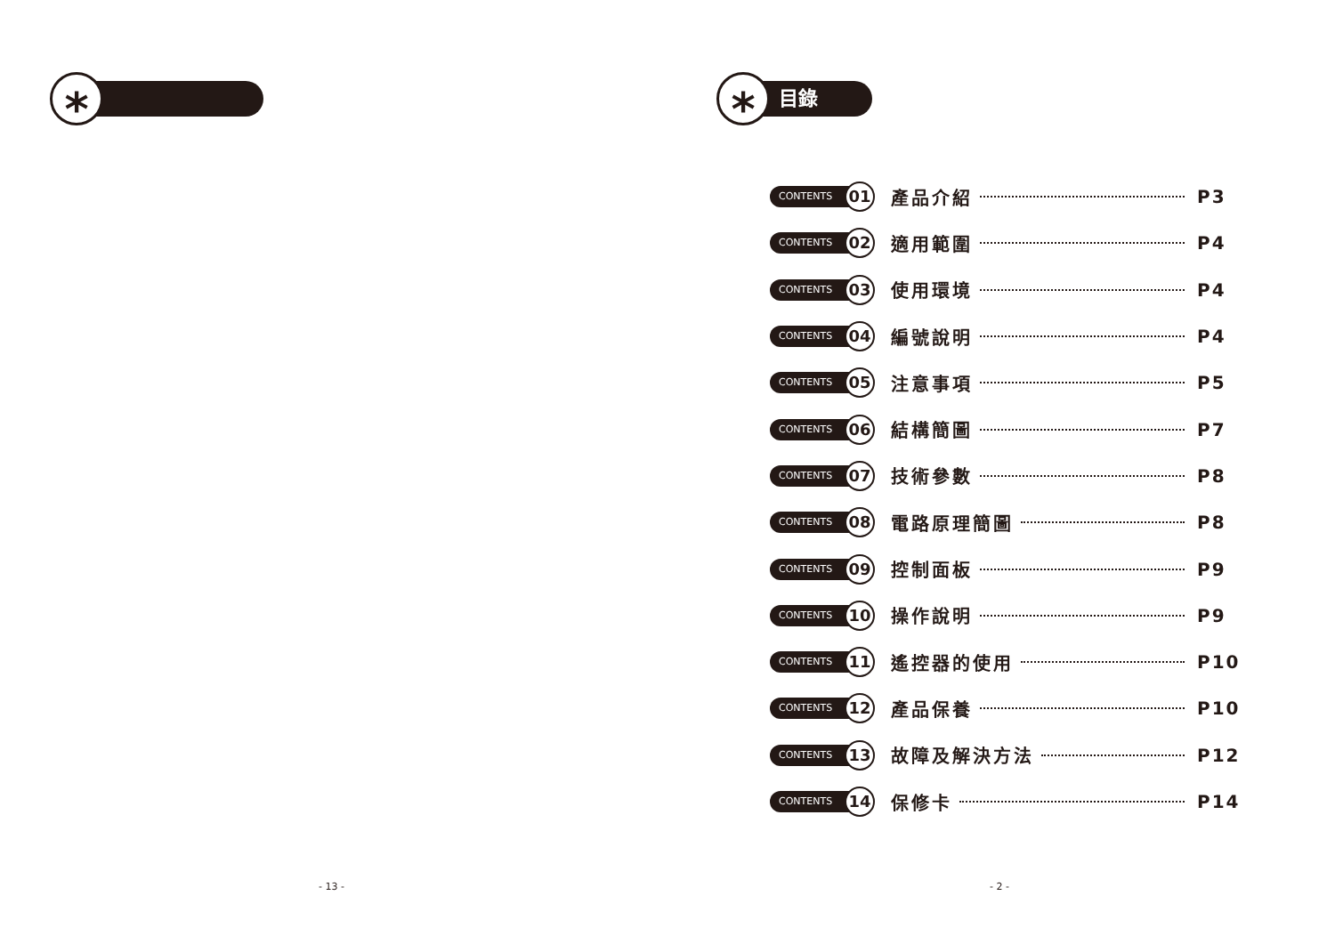* 目錄
*
CONTENTS 01 產品介紹 P3
CONTENTS 02 適用範圍 P4
CONTENTS 03 使用環境 P4
CONTENTS 04 編號說明 P4
CONTENTS 05 注意事項 P5
CONTENTS 06 結構簡圖 P7
CONTENTS 07 技術參數 P8
CONTENTS 08 電路原理簡圖 P8
CONTENTS 09 控制面板 P9
CONTENTS 10 操作說明 P9
CONTENTS 11 遙控器的使用 P10
CONTENTS 12 產品保養 P10
CONTENTS 13 故障及解決方法 P12
CONTENTS 14 保修卡 P14
- 13 - - 2 -